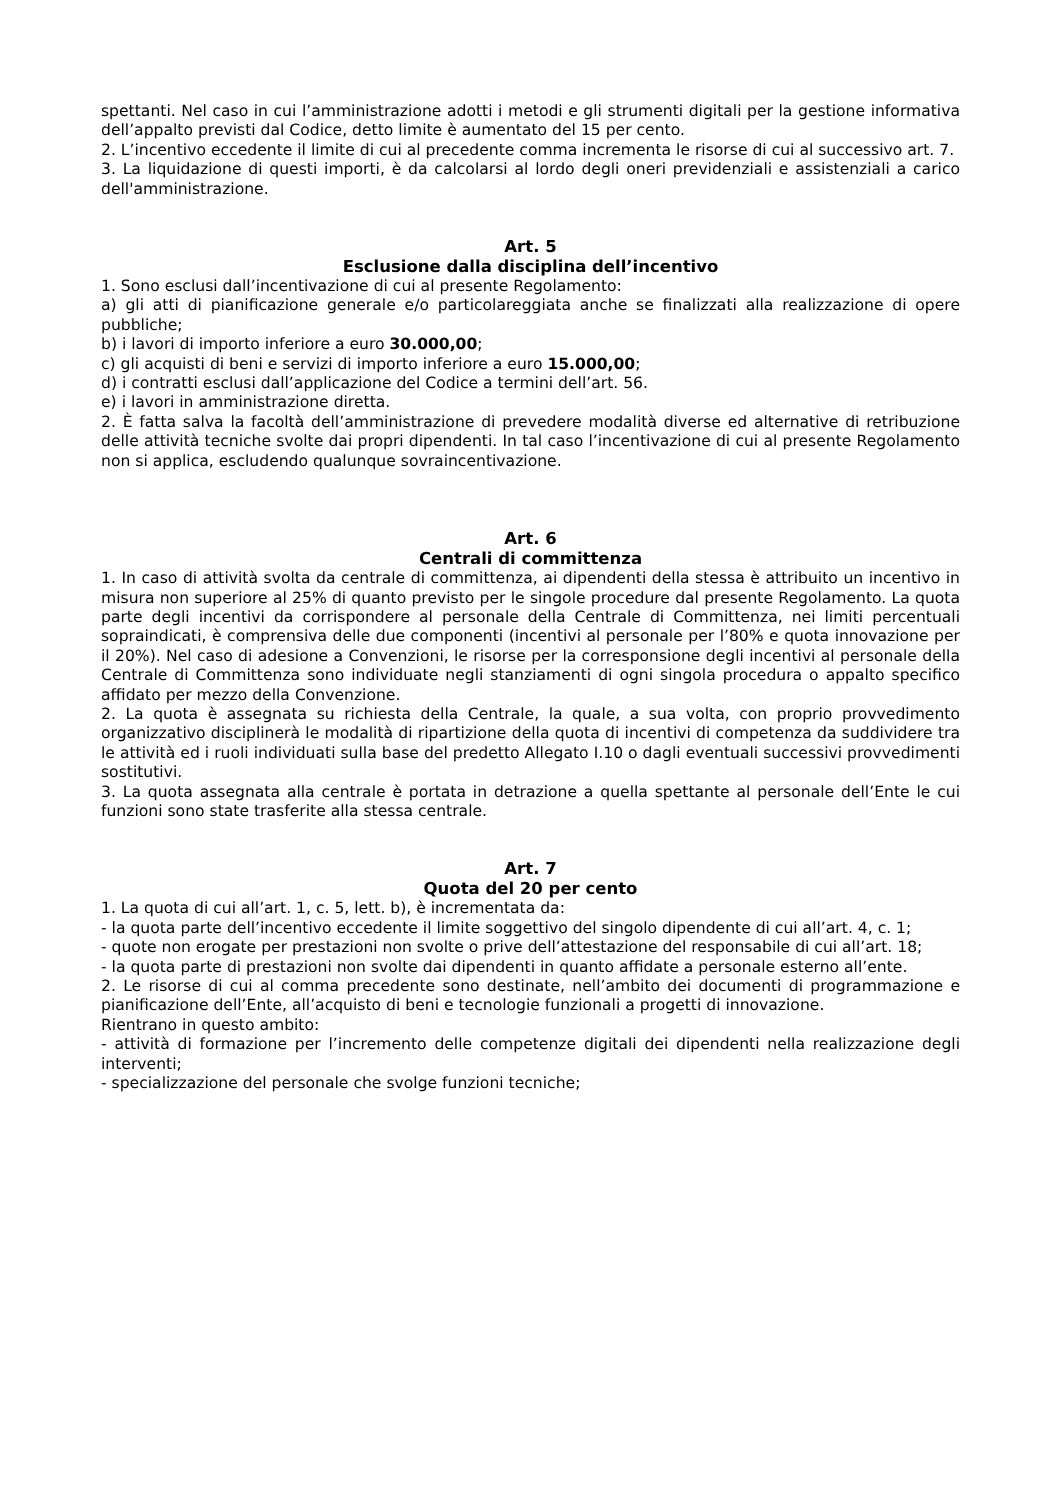spettanti. Nel caso in cui l’amministrazione adotti i metodi e gli strumenti digitali per la gestione informativa dell’appalto previsti dal Codice, detto limite è aumentato del 15 per cento.
2. L’incentivo eccedente il limite di cui al precedente comma incrementa le risorse di cui al successivo art. 7.
3. La liquidazione di questi importi, è da calcolarsi al lordo degli oneri previdenziali e assistenziali a carico dell'amministrazione.
Art. 5
Esclusione dalla disciplina dell’incentivo
1. Sono esclusi dall’incentivazione di cui al presente Regolamento:
a) gli atti di pianificazione generale e/o particolareggiata anche se finalizzati alla realizzazione di opere pubbliche;
b) i lavori di importo inferiore a euro 30.000,00;
c) gli acquisti di beni e servizi di importo inferiore a euro 15.000,00;
d) i contratti esclusi dall’applicazione del Codice a termini dell’art. 56.
e) i lavori in amministrazione diretta.
2. È fatta salva la facoltà dell’amministrazione di prevedere modalità diverse ed alternative di retribuzione delle attività tecniche svolte dai propri dipendenti. In tal caso l’incentivazione di cui al presente Regolamento non si applica, escludendo qualunque sovraincentivazione.
Art. 6
Centrali di committenza
1. In caso di attività svolta da centrale di committenza, ai dipendenti della stessa è attribuito un incentivo in misura non superiore al 25% di quanto previsto per le singole procedure dal presente Regolamento. La quota parte degli incentivi da corrispondere al personale della Centrale di Committenza, nei limiti percentuali sopraindicati, è comprensiva delle due componenti (incentivi al personale per l’80% e quota innovazione per il 20%). Nel caso di adesione a Convenzioni, le risorse per la corresponsione degli incentivi al personale della Centrale di Committenza sono individuate negli stanziamenti di ogni singola procedura o appalto specifico affidato per mezzo della Convenzione.
2. La quota è assegnata su richiesta della Centrale, la quale, a sua volta, con proprio provvedimento organizzativo disciplinerà le modalità di ripartizione della quota di incentivi di competenza da suddividere tra le attività ed i ruoli individuati sulla base del predetto Allegato I.10 o dagli eventuali successivi provvedimenti sostitutivi.
3. La quota assegnata alla centrale è portata in detrazione a quella spettante al personale dell’Ente le cui funzioni sono state trasferite alla stessa centrale.
Art. 7
Quota del 20 per cento
1. La quota di cui all’art. 1, c. 5, lett. b), è incrementata da:
- la quota parte dell’incentivo eccedente il limite soggettivo del singolo dipendente di cui all’art. 4, c. 1;
- quote non erogate per prestazioni non svolte o prive dell’attestazione del responsabile di cui all’art. 18;
- la quota parte di prestazioni non svolte dai dipendenti in quanto affidate a personale esterno all’ente.
2. Le risorse di cui al comma precedente sono destinate, nell’ambito dei documenti di programmazione e pianificazione dell’Ente, all’acquisto di beni e tecnologie funzionali a progetti di innovazione.
Rientrano in questo ambito:
- attività di formazione per l’incremento delle competenze digitali dei dipendenti nella realizzazione degli interventi;
- specializzazione del personale che svolge funzioni tecniche;